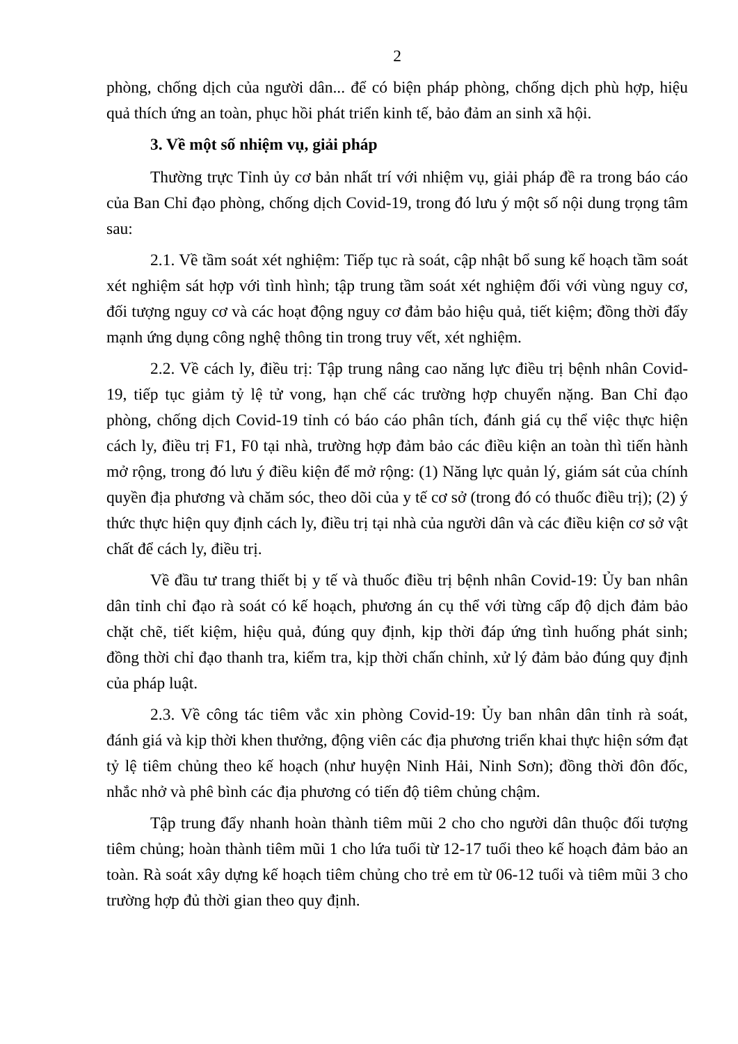2
phòng, chống dịch của người dân... để có biện pháp phòng, chống dịch phù hợp, hiệu quả thích ứng an toàn, phục hồi phát triển kinh tế, bảo đảm an sinh xã hội.
3. Về một số nhiệm vụ, giải pháp
Thường trực Tỉnh ủy cơ bản nhất trí với nhiệm vụ, giải pháp đề ra trong báo cáo của Ban Chỉ đạo phòng, chống dịch Covid-19, trong đó lưu ý một số nội dung trọng tâm sau:
2.1. Về tầm soát xét nghiệm: Tiếp tục rà soát, cập nhật bổ sung kế hoạch tầm soát xét nghiệm sát hợp với tình hình; tập trung tầm soát xét nghiệm đối với vùng nguy cơ, đối tượng nguy cơ và các hoạt động nguy cơ đảm bảo hiệu quả, tiết kiệm; đồng thời đẩy mạnh ứng dụng công nghệ thông tin trong truy vết, xét nghiệm.
2.2. Về cách ly, điều trị: Tập trung nâng cao năng lực điều trị bệnh nhân Covid-19, tiếp tục giảm tỷ lệ tử vong, hạn chế các trường hợp chuyển nặng. Ban Chỉ đạo phòng, chống dịch Covid-19 tỉnh có báo cáo phân tích, đánh giá cụ thể việc thực hiện cách ly, điều trị F1, F0 tại nhà, trường hợp đảm bảo các điều kiện an toàn thì tiến hành mở rộng, trong đó lưu ý điều kiện để mở rộng: (1) Năng lực quản lý, giám sát của chính quyền địa phương và chăm sóc, theo dõi của y tế cơ sở (trong đó có thuốc điều trị); (2) ý thức thực hiện quy định cách ly, điều trị tại nhà của người dân và các điều kiện cơ sở vật chất để cách ly, điều trị.
Về đầu tư trang thiết bị y tế và thuốc điều trị bệnh nhân Covid-19: Ủy ban nhân dân tỉnh chỉ đạo rà soát có kế hoạch, phương án cụ thể với từng cấp độ dịch đảm bảo chặt chẽ, tiết kiệm, hiệu quả, đúng quy định, kịp thời đáp ứng tình huống phát sinh; đồng thời chỉ đạo thanh tra, kiểm tra, kịp thời chấn chỉnh, xử lý đảm bảo đúng quy định của pháp luật.
2.3. Về công tác tiêm vắc xin phòng Covid-19: Ủy ban nhân dân tỉnh rà soát, đánh giá và kịp thời khen thưởng, động viên các địa phương triển khai thực hiện sớm đạt tỷ lệ tiêm chủng theo kế hoạch (như huyện Ninh Hải, Ninh Sơn); đồng thời đôn đốc, nhắc nhở và phê bình các địa phương có tiến độ tiêm chủng chậm.
Tập trung đẩy nhanh hoàn thành tiêm mũi 2 cho cho người dân thuộc đối tượng tiêm chủng; hoàn thành tiêm mũi 1 cho lứa tuổi từ 12-17 tuổi theo kế hoạch đảm bảo an toàn. Rà soát xây dựng kế hoạch tiêm chủng cho trẻ em từ 06-12 tuổi và tiêm mũi 3 cho trường hợp đủ thời gian theo quy định.